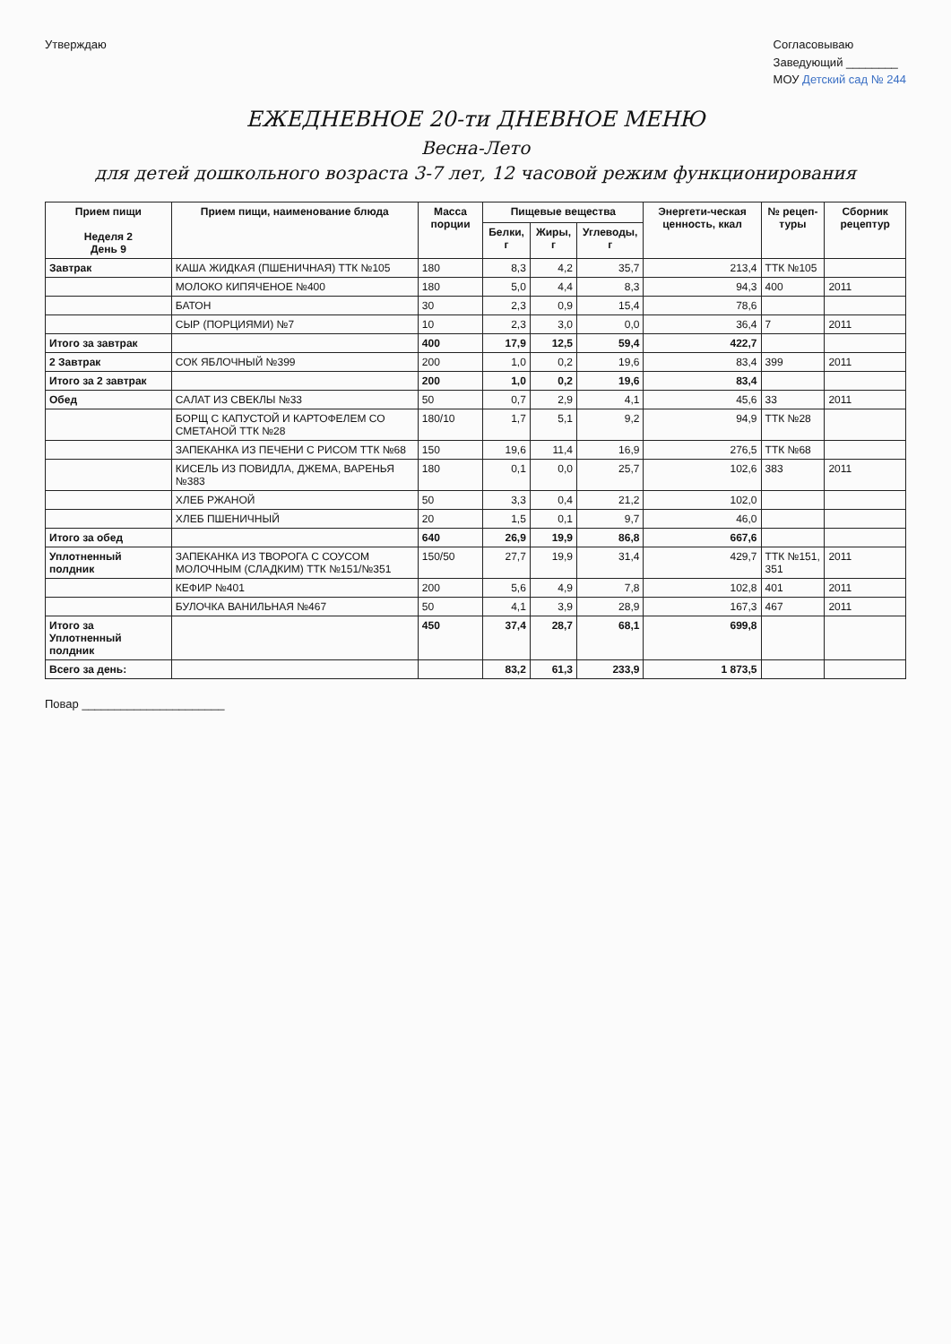Утверждаю Согласовываю
Заведующий ________
МОУ Детский сад № 244
ЕЖЕДНЕВНОЕ 20-ти ДНЕВНОЕ МЕНЮ
Весна-Лето
для детей дошкольного возраста 3-7 лет, 12 часовой режим функционирования
| Прием пищи Неделя 2 День 9 | Прием пищи, наименование блюда | Масса порции | Пищевые вещества | | | Энергети-ческая ценность, ккал | № рецеп-туры | Сборник рецептур |
| --- | --- | --- | --- | --- | --- | --- | --- | --- |
| | | | Белки, г | Жиры, г | Углеводы, г | | | |
| Завтрак | КАША ЖИДКАЯ (ПШЕНИЧНАЯ) ТТК №105 | 180 | 8,3 | 4,2 | 35,7 | 213,4 | ТТК №105 | |
| | МОЛОКО КИПЯЧЕНОЕ №400 | 180 | 5,0 | 4,4 | 8,3 | 94,3 | 400 | 2011 |
| | БАТОН | 30 | 2,3 | 0,9 | 15,4 | 78,6 | | |
| | СЫР (ПОРЦИЯМИ) №7 | 10 | 2,3 | 3,0 | 0,0 | 36,4 | 7 | 2011 |
| Итого за завтрак | | 400 | 17,9 | 12,5 | 59,4 | 422,7 | | |
| 2 Завтрак | СОК ЯБЛОЧНЫЙ №399 | 200 | 1,0 | 0,2 | 19,6 | 83,4 | 399 | 2011 |
| Итого за 2 завтрак | | 200 | 1,0 | 0,2 | 19,6 | 83,4 | | |
| Обед | САЛАТ ИЗ СВЕКЛЫ №33 | 50 | 0,7 | 2,9 | 4,1 | 45,6 | 33 | 2011 |
| | БОРЩ С КАПУСТОЙ И КАРТОФЕЛЕМ СО СМЕТАНОЙ ТТК №28 | 180/10 | 1,7 | 5,1 | 9,2 | 94,9 | ТТК №28 | |
| | ЗАПЕКАНКА ИЗ ПЕЧЕНИ С РИСОМ ТТК №68 | 150 | 19,6 | 11,4 | 16,9 | 276,5 | ТТК №68 | |
| | КИСЕЛЬ ИЗ ПОВИДЛА, ДЖЕМА, ВАРЕНЬЯ №383 | 180 | 0,1 | 0,0 | 25,7 | 102,6 | 383 | 2011 |
| | ХЛЕБ РЖАНОЙ | 50 | 3,3 | 0,4 | 21,2 | 102,0 | | |
| | ХЛЕБ ПШЕНИЧНЫЙ | 20 | 1,5 | 0,1 | 9,7 | 46,0 | | |
| Итого за обед | | 640 | 26,9 | 19,9 | 86,8 | 667,6 | | |
| Уплотненный полдник | ЗАПЕКАНКА ИЗ ТВОРОГА С СОУСОМ МОЛОЧНЫМ (СЛАДКИМ) ТТК №151/№351 | 150/50 | 27,7 | 19,9 | 31,4 | 429,7 | ТТК №151, 351 | 2011 |
| | КЕФИР №401 | 200 | 5,6 | 4,9 | 7,8 | 102,8 | 401 | 2011 |
| | БУЛОЧКА ВАНИЛЬНАЯ №467 | 50 | 4,1 | 3,9 | 28,9 | 167,3 | 467 | 2011 |
| Итого за Уплотненный полдник | | 450 | 37,4 | 28,7 | 68,1 | 699,8 | | |
| Всего за день: | | | 83,2 | 61,3 | 233,9 | 1 873,5 | | |
Повар ______________________